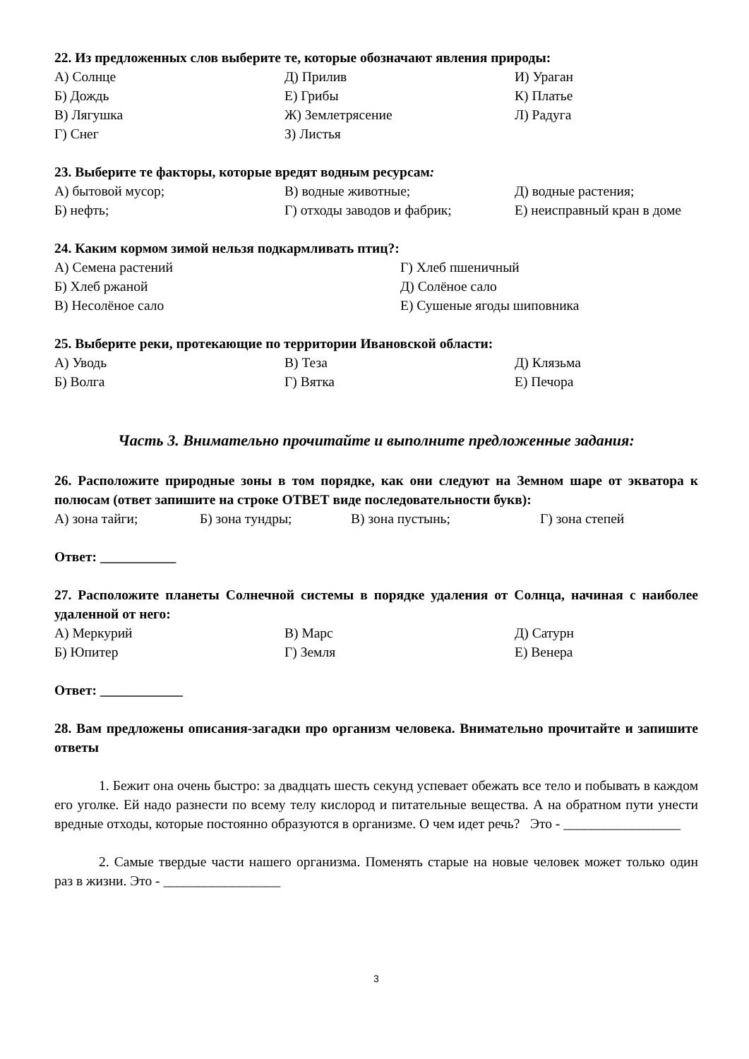22. Из предложенных слов выберите те, которые обозначают явления природы:
А) Солнце
Д) Прилив
И) Ураган
Б) Дождь
Е) Грибы
К) Платье
В) Лягушка
Ж) Землетрясение
Л) Радуга
Г) Снег
З) Листья
23. Выберите те факторы, которые вредят водным ресурсам:
А) бытовой мусор;
В) водные животные;
Д) водные растения;
Б) нефть;
Г) отходы заводов и фабрик;
Е) неисправный кран в доме
24. Каким кормом зимой нельзя подкармливать птиц?:
А) Семена растений
Г) Хлеб пшеничный
Б) Хлеб ржаной
Д) Солёное сало
В) Несолёное сало
Е) Сушеные ягоды шиповника
25. Выберите реки, протекающие по территории Ивановской области:
А) Уводь
В) Теза
Д) Клязьма
Б) Волга
Г) Вятка
Е) Печора
Часть 3. Внимательно прочитайте и выполните предложенные задания:
26. Расположите природные зоны в том порядке, как они следуют на Земном шаре от экватора к полюсам (ответ запишите на строке ОТВЕТ виде последовательности букв):
А) зона тайги;
Б) зона тундры;
В) зона пустынь;
Г) зона степей
Ответ: ___________
27. Расположите планеты Солнечной системы в порядке удаления от Солнца, начиная с наиболее удаленной от него:
А) Меркурий
В) Марс
Д) Сатурн
Б) Юпитер
Г) Земля
Е) Венера
Ответ: ____________
28. Вам предложены описания-загадки про организм человека. Внимательно прочитайте и запишите ответы
1. Бежит она очень быстро: за двадцать шесть секунд успевает обежать все тело и побывать в каждом его уголке. Ей надо разнести по всему телу кислород и питательные вещества. А на обратном пути унести вредные отходы, которые постоянно образуются в организме. О чем идет речь? Это - _________________
2. Самые твердые части нашего организма. Поменять старые на новые человек может только один раз в жизни. Это - _________________
3